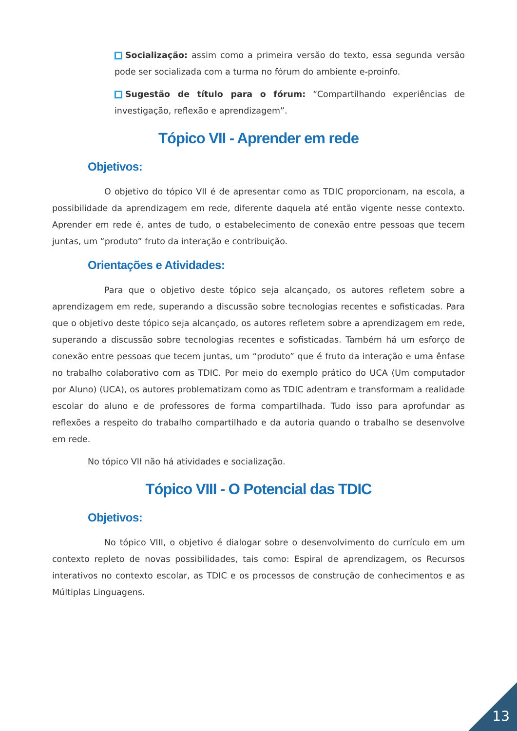Socialização: assim como a primeira versão do texto, essa segunda versão pode ser socializada com a turma no fórum do ambiente e-proinfo.
Sugestão de título para o fórum: “Compartilhando experiências de investigação, reflexão e aprendizagem”.
Tópico VII - Aprender em rede
Objetivos:
O objetivo do tópico VII é de apresentar como as TDIC proporcionam, na escola, a possibilidade da aprendizagem em rede, diferente daquela até então vigente nesse contexto. Aprender em rede é, antes de tudo, o estabelecimento de conexão entre pessoas que tecem juntas, um “produto” fruto da interação e contribuição.
Orientações e Atividades:
Para que o objetivo deste tópico seja alcançado, os autores refletem sobre a aprendizagem em rede, superando a discussão sobre tecnologias recentes e sofisticadas. Para que o objetivo deste tópico seja alcançado, os autores refletem sobre a aprendizagem em rede, superando a discussão sobre tecnologias recentes e sofisticadas. Também há um esforço de conexão entre pessoas que tecem juntas, um “produto” que é fruto da interação e uma ênfase no trabalho colaborativo com as TDIC. Por meio do exemplo prático do UCA (Um computador por Aluno) (UCA), os autores problematizam como as TDIC adentram e transformam a realidade escolar do aluno e de professores de forma compartilhada. Tudo isso para aprofundar as reflexões a respeito do trabalho compartilhado e da autoria quando o trabalho se desenvolve em rede.
No tópico VII não há atividades e socialização.
Tópico VIII - O Potencial das TDIC
Objetivos:
No tópico VIII, o objetivo é dialogar sobre o desenvolvimento do currículo em um contexto repleto de novas possibilidades, tais como: Espiral de aprendizagem, os Recursos interativos no contexto escolar, as TDIC e os processos de construção de conhecimentos e as Múltiplas Linguagens.
13